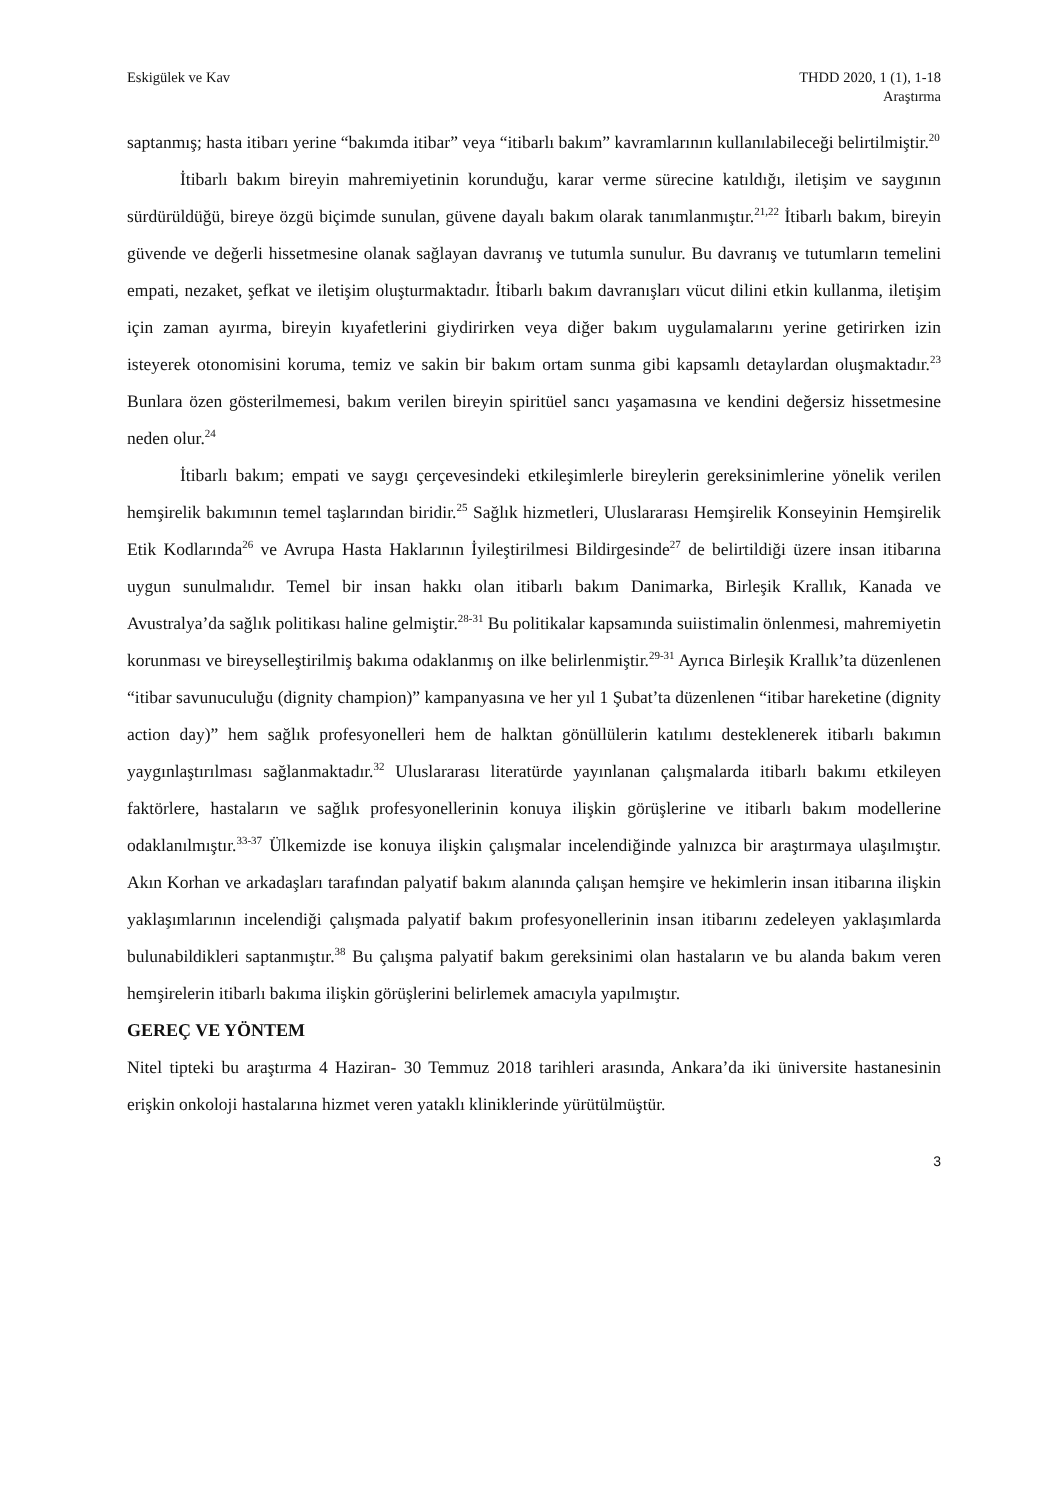Eskigülek ve Kav THDD 2020, 1 (1), 1-18
Araştırma
saptanmış; hasta itibarı yerine “bakımda itibar” veya “itibarlı bakım” kavramlarının kullanılabileceği belirtilmiştir.<sup>20</sup>
İtibarlı bakım bireyin mahremiyetinin korunduğu, karar verme sürecine katıldığı, iletişim ve saygının sürdürüldüğü, bireye özgü biçimde sunulan, güvene dayalı bakım olarak tanımlanmıştır.<sup>21,22</sup> İtibarlı bakım, bireyin güvende ve değerli hissetmesine olanak sağlayan davranış ve tutumla sunulur. Bu davranış ve tutumların temelini empati, nezaket, şefkat ve iletişim oluşturmaktadır. İtibarlı bakım davranışları vücut dilini etkin kullanma, iletişim için zaman ayırma, bireyin kıyafetlerini giydirirken veya diğer bakım uygulamalarını yerine getirirken izin isteyerek otonomisini koruma, temiz ve sakin bir bakım ortam sunma gibi kapsamlı detaylardan oluşmaktadır.<sup>23</sup> Bunlara özen gösterilmemesi, bakım verilen bireyin spiritüel sancı yaşamasına ve kendini değersiz hissetmesine neden olur.<sup>24</sup>
İtibarlı bakım; empati ve saygı çerçevesindeki etkileşimlerle bireylerin gereksinimlerine yönelik verilen hemşirelik bakımının temel taşlarından biridir.<sup>25</sup> Sağlık hizmetleri, Uluslararası Hemşirelik Konseyinin Hemşirelik Etik Kodlarında<sup>26</sup> ve Avrupa Hasta Haklarının İyileştirilmesi Bildirgesinde<sup>27</sup> de belirtildiği üzere insan itibarına uygun sunulmalıdır. Temel bir insan hakkı olan itibarlı bakım Danimarka, Birleşik Krallık, Kanada ve Avustralya’da sağlık politikası haline gelmiştir.<sup>28-31</sup> Bu politikalar kapsamında suiistimalin önlenmesi, mahremiyetin korunması ve bireyselleştirilmiş bakıma odaklanmış on ilke belirlenmiştir.<sup>29-31</sup> Ayrıca Birleşik Krallık’ta düzenlenen “itibar savunuculuğu (dignity champion)” kampanyasına ve her yıl 1 Şubat’ta düzenlenen “itibar hareketine (dignity action day)” hem sağlık profesyonelleri hem de halktan gönüllülerin katılımı desteklenerek itibarlı bakımın yaygınlaştırılması sağlanmaktadır.<sup>32</sup> Uluslararası literatürde yayınlanan çalışmalarda itibarlı bakımı etkileyen faktörlere, hastaların ve sağlık profesyonellerinin konuya ilişkin görüşlerine ve itibarlı bakım modellerine odaklanılmıştır.<sup>33-37</sup> Ülkemizde ise konuya ilişkin çalışmalar incelendiğinde yalnızca bir araştırmaya ulaşılmıştır. Akın Korhan ve arkadaşları tarafından palyatif bakım alanında çalışan hemşire ve hekimlerin insan itibarına ilişkin yaklaşımlarının incelendiği çalışmada palyatif bakım profesyonellerinin insan itibarını zedeleyen yaklaşımlarda bulunabildikleri saptanmıştır.<sup>38</sup> Bu çalışma palyatif bakım gereksinimi olan hastaların ve bu alanda bakım veren hemşirelerin itibarlı bakıma ilişkin görüşlerini belirlemek amacıyla yapılmıştır.
GEREÇ VE YÖNTEM
Nitel tipteki bu araştırma 4 Haziran- 30 Temmuz 2018 tarihleri arasında, Ankara’da iki üniversite hastanesinin erişkin onkoloji hastalarına hizmet veren yataklı kliniklerinde yürütülmüştür.
3